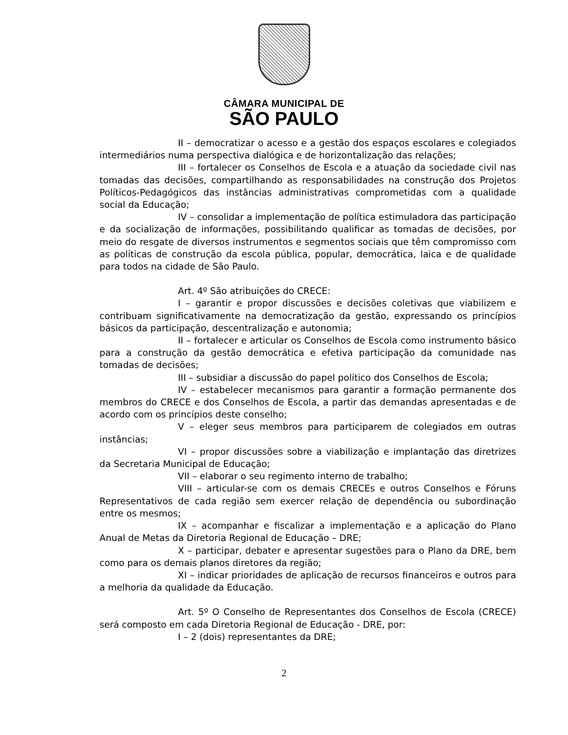CÂMARA MUNICIPAL DE
SÃO PAULO
II – democratizar o acesso e a gestão dos espaços escolares e colegiados intermediários numa perspectiva dialógica e de horizontalização das relações;
III – fortalecer os Conselhos de Escola e a atuação da sociedade civil nas tomadas das decisões, compartilhando as responsabilidades na construção dos Projetos Políticos-Pedagógicos das instâncias administrativas comprometidas com a qualidade social da Educação;
IV – consolidar a implementação de política estimuladora das participação e da socialização de informações, possibilitando qualificar as tomadas de decisões, por meio do resgate de diversos instrumentos e segmentos sociais que têm compromisso com as políticas de construção da escola pública, popular, democrática, laica e de qualidade para todos na cidade de São Paulo.
Art. 4º São atribuições do CRECE:
I – garantir e propor discussões e decisões coletivas que viabilizem e contribuam significativamente na democratização da gestão, expressando os princípios básicos da participação, descentralização e autonomia;
II – fortalecer e articular os Conselhos de Escola como instrumento básico para a construção da gestão democrática e efetiva participação da comunidade nas tomadas de decisões;
III – subsidiar a discussão do papel político dos Conselhos de Escola;
IV – estabelecer mecanismos para garantir a formação permanente dos membros do CRECE e dos Conselhos de Escola, a partir das demandas apresentadas e de acordo com os princípios deste conselho;
V – eleger seus membros para participarem de colegiados em outras instâncias;
VI – propor discussões sobre a viabilização e implantação das diretrizes da Secretaria Municipal de Educação;
VII – elaborar o seu regimento interno de trabalho;
VIII – articular-se com os demais CRECEs e outros Conselhos e Fóruns Representativos de cada região sem exercer relação de dependência ou subordinação entre os mesmos;
IX – acompanhar e fiscalizar a implementação e a aplicação do Plano Anual de Metas da Diretoria Regional de Educação – DRE;
X – participar, debater e apresentar sugestões para o Plano da DRE, bem como para os demais planos diretores da região;
XI – indicar prioridades de aplicação de recursos financeiros e outros para a melhoria da qualidade da Educação.
Art. 5º O Conselho de Representantes dos Conselhos de Escola (CRECE) será composto em cada Diretoria Regional de Educação - DRE, por:
I – 2 (dois) representantes da DRE;
2